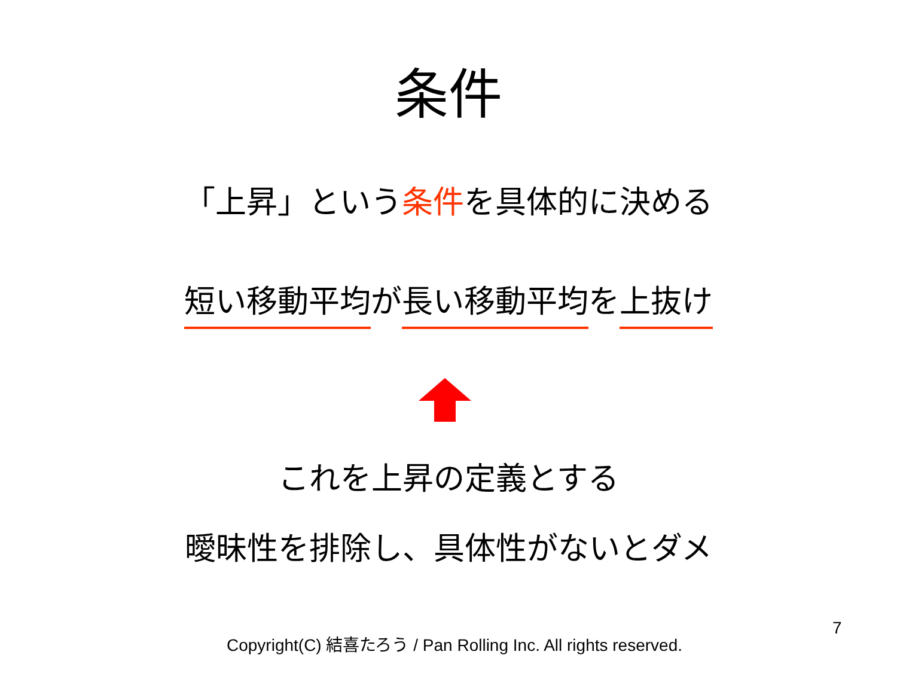条件
「上昇」という条件を具体的に決める
短い移動平均が長い移動平均を上抜け
これを上昇の定義とする
曖昧性を排除し、具体性がないとダメ
Copyright(C) 結喜たろう / Pan Rolling Inc. All rights reserved.
7